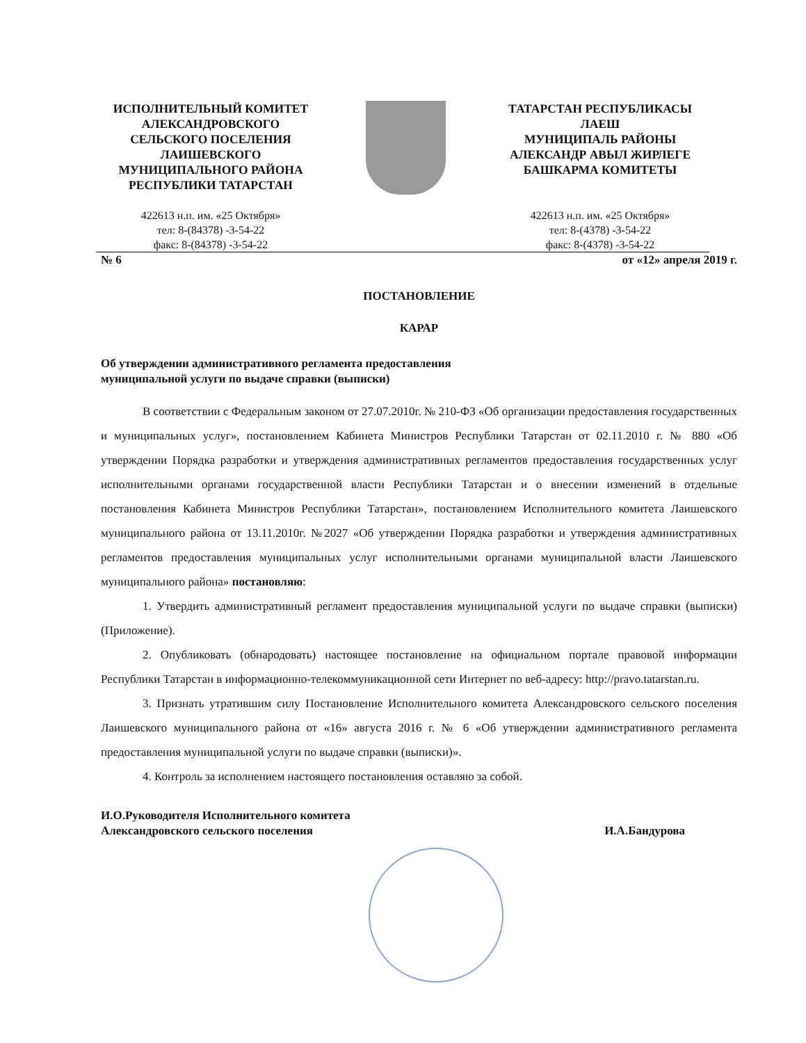ИСПОЛНИТЕЛЬНЫЙ КОМИТЕТ
АЛЕКСАНДРОВСКОГО
СЕЛЬСКОГО ПОСЕЛЕНИЯ
ЛАИШЕВСКОГО
МУНИЦИПАЛЬНОГО РАЙОНА
РЕСПУБЛИКИ ТАТАРСТАН
422613 н.п. им. «25 Октября»
тел: 8-(84378) -3-54-22
факс: 8-(84378) -3-54-22
ТАТАРСТАН РЕСПУБЛИКАСЫ
ЛАЕШ
МУНИЦИПАЛЬ РАЙОНЫ
АЛЕКСАНДР АВЫЛ ЖИРЛЕГЕ
БАШКАРМА КОМИТЕТЫ
422613 н.п. им. «25 Октября»
тел: 8-(4378) -3-54-22
факс: 8-(4378) -3-54-22
№ 6 от «12» апреля 2019 г.
ПОСТАНОВЛЕНИЕ
КАРАР
Об утверждении административного регламента предоставления
муниципальной услуги по выдаче справки (выписки)
В соответствии с Федеральным законом от 27.07.2010г. № 210-ФЗ «Об организации предоставления государственных и муниципальных услуг», постановлением Кабинета Министров Республики Татарстан от 02.11.2010 г. № 880 «Об утверждении Порядка разработки и утверждения административных регламентов предоставления государственных услуг исполнительными органами государственной власти Республики Татарстан и о внесении изменений в отдельные постановления Кабинета Министров Республики Татарстан», постановлением Исполнительного комитета Лаишевского муниципального района от 13.11.2010г. №2027 «Об утверждении Порядка разработки и утверждения административных регламентов предоставления муниципальных услуг исполнительными органами муниципальной власти Лаишевского муниципального района» постановляю:
1. Утвердить административный регламент предоставления муниципальной услуги по выдаче справки (выписки) (Приложение).
2. Опубликовать (обнародовать) настоящее постановление на официальном портале правовой информации Республики Татарстан в информационно-телекоммуникационной сети Интернет по веб-адресу: http://pravo.tatarstan.ru.
3. Признать утратившим силу Постановление Исполнительного комитета Александровского сельского поселения Лаишевского муниципального района от «16» августа 2016 г. № 6 «Об утверждении административного регламента предоставления муниципальной услуги по выдаче справки (выписки)».
4. Контроль за исполнением настоящего постановления оставляю за собой.
И.О.Руководителя Исполнительного комитета
Александровского сельского поселения И.А.Бандурова